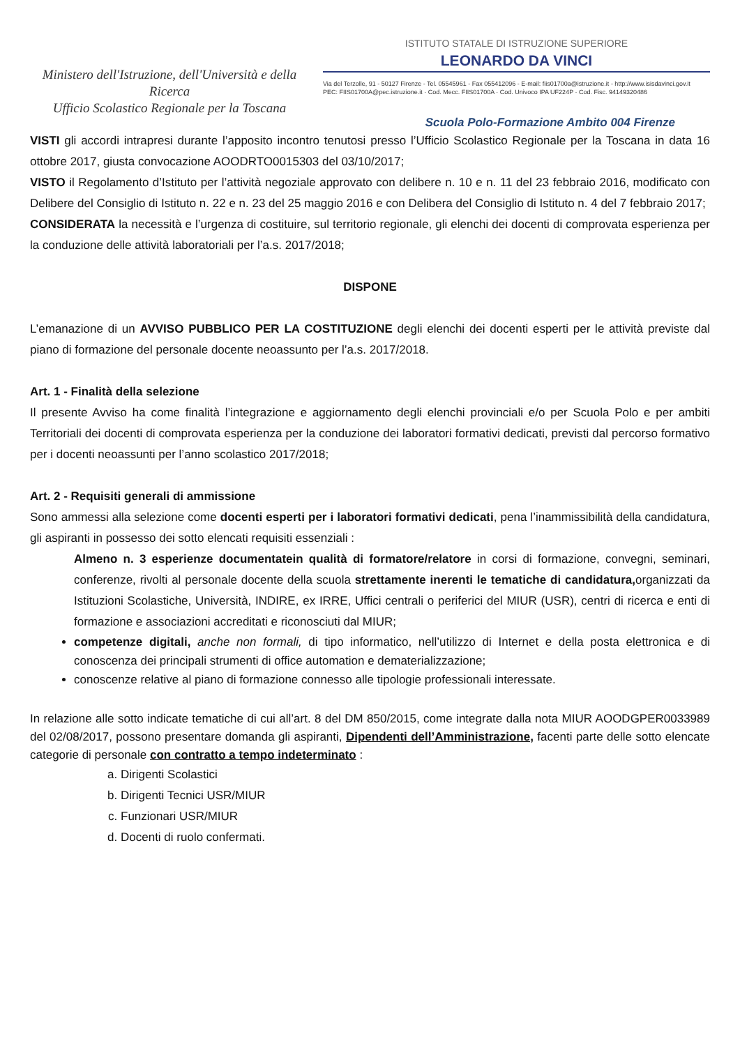Ministero dell'Istruzione, dell'Università e della Ricerca
Ufficio Scolastico Regionale per la Toscana
ISTITUTO STATALE DI ISTRUZIONE SUPERIORE
LEONARDO DA VINCI
Via del Terzolle, 91 - 50127 Firenze - Tel. 05545961 - Fax 055412096 - E-mail: fiis01700a@istruzione.it - http://www.isisdavinci.gov.it
PEC: FIIS01700A@pec.istruzione.it · Cod. Mecc. FIIS01700A · Cod. Univoco IPA UF224P · Cod. Fisc. 94149320486
Scuola Polo-Formazione Ambito 004 Firenze
VISTI gli accordi intrapresi durante l’apposito incontro tenutosi presso l’Ufficio Scolastico Regionale per la Toscana in data 16 ottobre 2017, giusta convocazione AOODRTO0015303 del 03/10/2017;
VISTO il Regolamento d’Istituto per l’attività negoziale approvato con delibere n. 10 e n. 11 del 23 febbraio 2016, modificato con Delibere del Consiglio di Istituto n. 22 e n. 23 del 25 maggio 2016 e con Delibera del Consiglio di Istituto n. 4 del 7 febbraio 2017;
CONSIDERATA la necessità e l’urgenza di costituire, sul territorio regionale, gli elenchi dei docenti di comprovata esperienza per la conduzione delle attività laboratoriali per l’a.s. 2017/2018;
DISPONE
L’emanazione di un AVVISO PUBBLICO PER LA COSTITUZIONE degli elenchi dei docenti esperti per le attività previste dal piano di formazione del personale docente neoassunto per l’a.s. 2017/2018.
Art. 1 - Finalità della selezione
Il presente Avviso ha come finalità l’integrazione e aggiornamento degli elenchi provinciali e/o per Scuola Polo e per ambiti Territoriali dei docenti di comprovata esperienza per la conduzione dei laboratori formativi dedicati, previsti dal percorso formativo per i docenti neoassunti per l’anno scolastico 2017/2018;
Art. 2 - Requisiti generali di ammissione
Sono ammessi alla selezione come docenti esperti per i laboratori formativi dedicati, pena l’inammissibilità della candidatura, gli aspiranti in possesso dei sotto elencati requisiti essenziali :
Almeno n. 3 esperienze documentatein qualità di formatore/relatore in corsi di formazione, convegni, seminari, conferenze, rivolti al personale docente della scuola strettamente inerenti le tematiche di candidatura, organizzati da Istituzioni Scolastiche, Università, INDIRE, ex IRRE, Uffici centrali o periferici del MIUR (USR), centri di ricerca e enti di formazione e associazioni accreditati e riconosciuti dal MIUR;
competenze digitali, anche non formali, di tipo informatico, nell’utilizzo di Internet e della posta elettronica e di conoscenza dei principali strumenti di office automation e dematerializzazione;
conoscenze relative al piano di formazione connesso alle tipologie professionali interessate.
In relazione alle sotto indicate tematiche di cui all’art. 8 del DM 850/2015, come integrate dalla nota MIUR AOODGPER0033989 del 02/08/2017, possono presentare domanda gli aspiranti, Dipendenti dell’Amministrazione, facenti parte delle sotto elencate categorie di personale con contratto a tempo indeterminato :
a. Dirigenti Scolastici
b. Dirigenti Tecnici USR/MIUR
c. Funzionari USR/MIUR
d. Docenti di ruolo confermati.